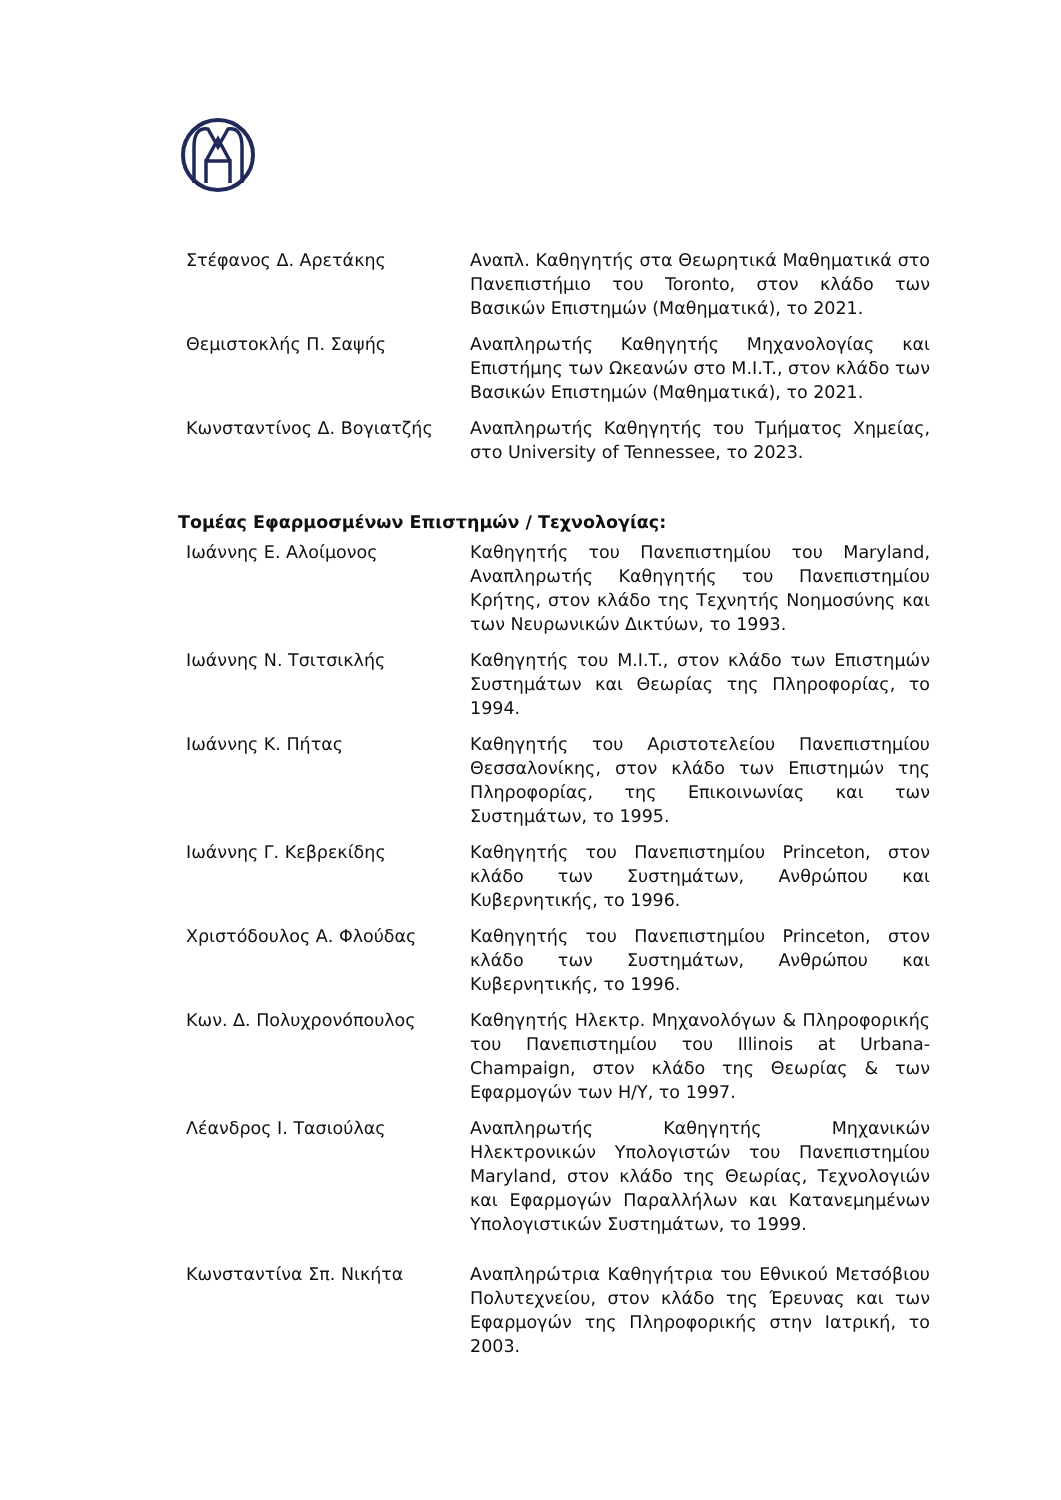| Στέφανος Δ. Αρετάκης | Αναπλ. Καθηγητής στα Θεωρητικά Μαθηματικά στο Πανεπιστήμιο του Toronto, στον κλάδο των Βασικών Επιστημών (Μαθηματικά), το 2021. |
| Θεμιστοκλής Π. Σαψής | Αναπληρωτής Καθηγητής Μηχανολογίας και Επιστήμης των Ωκεανών στο M.I.T., στον κλάδο των Βασικών Επιστημών (Μαθηματικά), το 2021. |
| Κωνσταντίνος Δ. Βογιατζής | Αναπληρωτής Καθηγητής του Τμήματος Χημείας, στο University of Tennessee, το 2023. |
Τομέας Εφαρμοσμένων Επιστημών / Τεχνολογίας:
| Ιωάννης Ε. Αλοίμονος | Καθηγητής του Πανεπιστημίου του Maryland, Αναπληρωτής Καθηγητής του Πανεπιστημίου Κρήτης, στον κλάδο της Τεχνητής Νοημοσύνης και των Νευρωνικών Δικτύων, το 1993. |
| Ιωάννης Ν. Τσιτσικλής | Καθηγητής του M.I.T., στον κλάδο των Επιστημών Συστημάτων και Θεωρίας της Πληροφορίας, το 1994. |
| Ιωάννης Κ. Πήτας | Καθηγητής του Αριστοτελείου Πανεπιστημίου Θεσσαλονίκης, στον κλάδο των Επιστημών της Πληροφορίας, της Επικοινωνίας και των Συστημάτων, το 1995. |
| Ιωάννης Γ. Κεβρεκίδης | Καθηγητής του Πανεπιστημίου Princeton, στον κλάδο των Συστημάτων, Ανθρώπου και Κυβερνητικής, το 1996. |
| Χριστόδουλος Α. Φλούδας | Καθηγητής του Πανεπιστημίου Princeton, στον κλάδο των Συστημάτων, Ανθρώπου και Κυβερνητικής, το 1996. |
| Κων. Δ. Πολυχρονόπουλος | Καθηγητής Ηλεκτρ. Μηχανολόγων & Πληροφορικής του Πανεπιστημίου του Illinois at Urbana-Champaign, στον κλάδο της Θεωρίας & των Εφαρμογών των Η/Υ, το 1997. |
| Λέανδρος Ι. Τασιούλας | Αναπληρωτής Καθηγητής Μηχανικών Ηλεκτρονικών Υπολογιστών του Πανεπιστημίου Maryland, στον κλάδο της Θεωρίας, Τεχνολογιών και Εφαρμογών Παραλλήλων και Κατανεμημένων Υπολογιστικών Συστημάτων, το 1999. |
| Κωνσταντίνα Σπ. Νικήτα | Αναπληρώτρια Καθηγήτρια του Εθνικού Μετσόβιου Πολυτεχνείου, στον κλάδο της Έρευνας και των Εφαρμογών της Πληροφορικής στην Ιατρική, το 2003. |